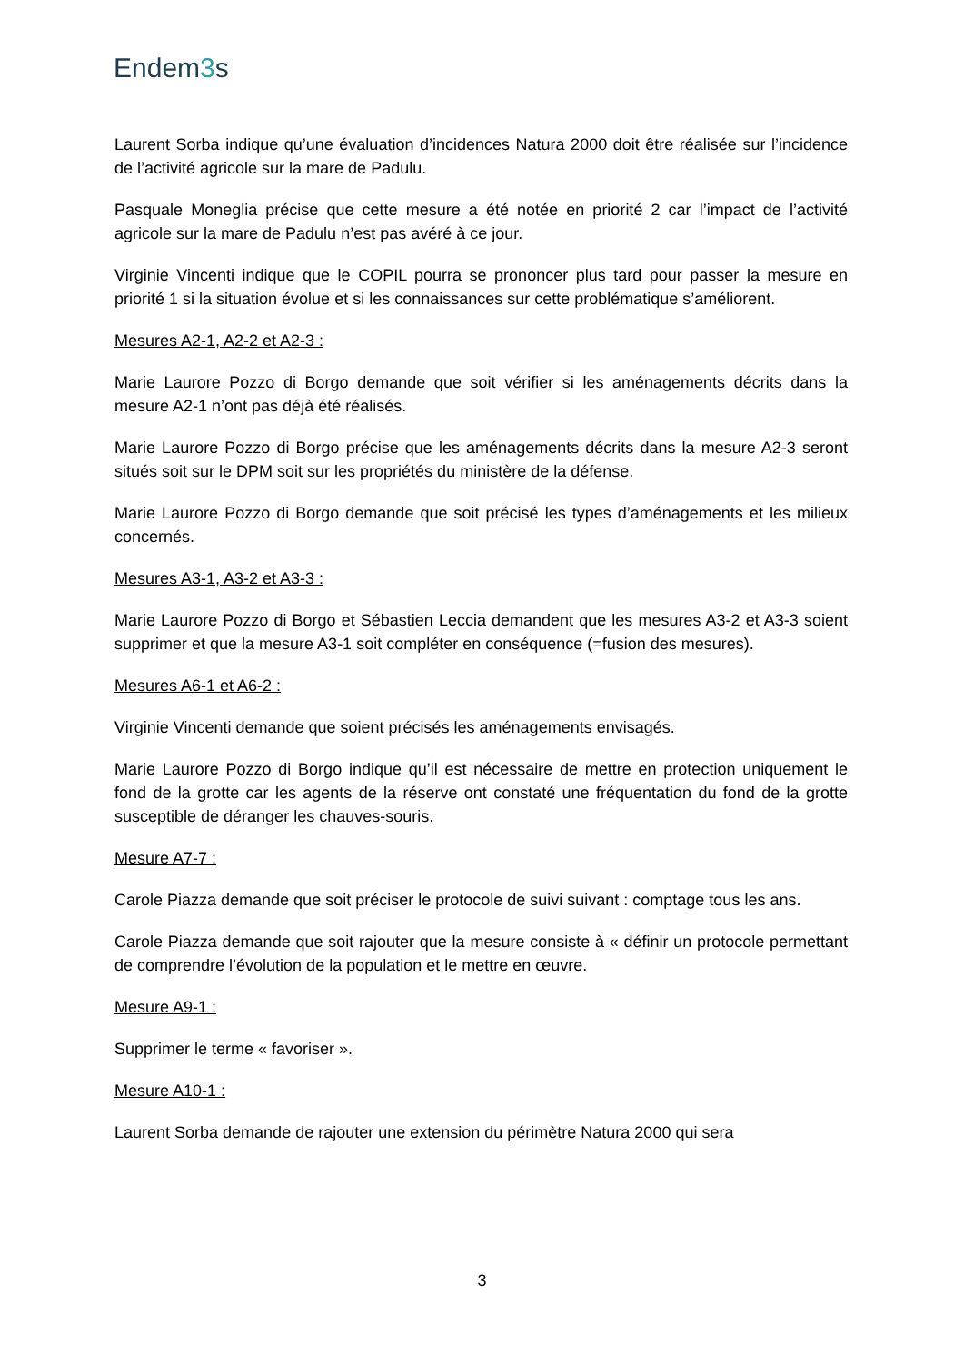Endem3s
Laurent Sorba indique qu’une évaluation d’incidences Natura 2000 doit être réalisée sur l’incidence de l’activité agricole sur la mare de Padulu.
Pasquale Moneglia précise que cette mesure a été notée en priorité 2 car l’impact de l’activité agricole sur la mare de Padulu n’est pas avéré à ce jour.
Virginie Vincenti indique que le COPIL pourra se prononcer plus tard pour passer la mesure en priorité 1 si la situation évolue et si les connaissances sur cette problématique s’améliorent.
Mesures A2-1, A2-2 et A2-3 :
Marie Laurore Pozzo di Borgo demande que soit vérifier si les aménagements décrits dans la mesure A2-1 n’ont pas déjà été réalisés.
Marie Laurore Pozzo di Borgo précise que les aménagements décrits dans la mesure A2-3 seront situés soit sur le DPM soit sur les propriétés du ministère de la défense.
Marie Laurore Pozzo di Borgo demande que soit précisé les types d’aménagements et les milieux concernés.
Mesures A3-1, A3-2 et A3-3 :
Marie Laurore Pozzo di Borgo et Sébastien Leccia demandent que les mesures A3-2 et A3-3 soient supprimer et que la mesure A3-1 soit compléter en conséquence (=fusion des mesures).
Mesures A6-1 et A6-2 :
Virginie Vincenti demande que soient précisés les aménagements envisagés.
Marie Laurore Pozzo di Borgo indique qu’il est nécessaire de mettre en protection uniquement le fond de la grotte car les agents de la réserve ont constaté une fréquentation du fond de la grotte susceptible de déranger les chauves-souris.
Mesure A7-7 :
Carole Piazza demande que soit préciser le protocole de suivi suivant : comptage tous les ans.
Carole Piazza demande que soit rajouter que la mesure consiste à « définir un protocole permettant de comprendre l’évolution de la population et le mettre en œuvre.
Mesure A9-1 :
Supprimer le terme « favoriser ».
Mesure A10-1 :
Laurent Sorba demande de rajouter une extension du périmètre Natura 2000 qui sera
3